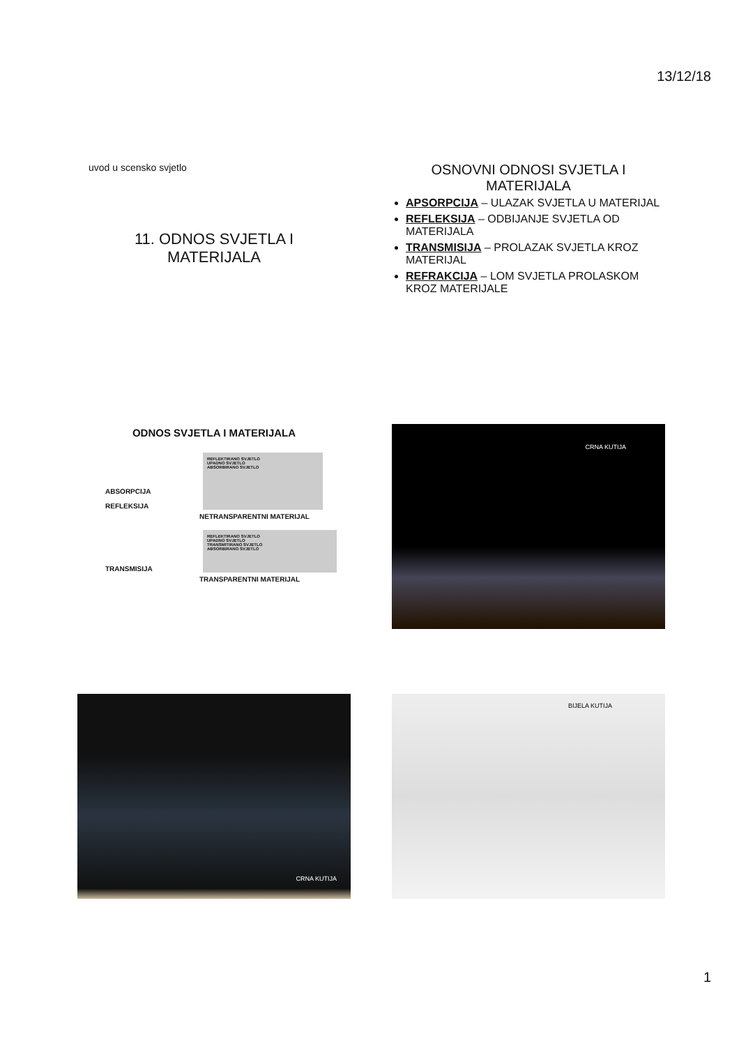13/12/18
uvod u scensko svjetlo
11. ODNOS SVJETLA I
MATERIJALA
OSNOVNI ODNOSI SVJETLA I
MATERIJALA
APSORPCIJA – ULAZAK SVJETLA U MATERIJAL
REFLEKSIJA – ODBIJANJE SVJETLA OD MATERIJALA
TRANSMISIJA – PROLAZAK SVJETLA KROZ MATERIJAL
REFRAKCIJA – LOM SVJETLA PROLASKOM KROZ MATERIJALE
ODNOS SVJETLA I MATERIJALA
ABSORPCIJA
REFLEKSIJA
REFLEKTIRANO SVJETLO
UPADNO SVJETLO
ABSORBIRANO SVJETLO
NETRANSPARENTNI MATERIJAL
TRANSMISIJA
REFLEKTIRANO SVJETLO
UPADNO SVJETLO
TRANSMITIRANO SVJETLO
ABSORBIRANO SVJETLO
TRANSPARENTNI MATERIJAL
CRNA KUTIJA
CRNA KUTIJA BIJELA KUTIJA
1